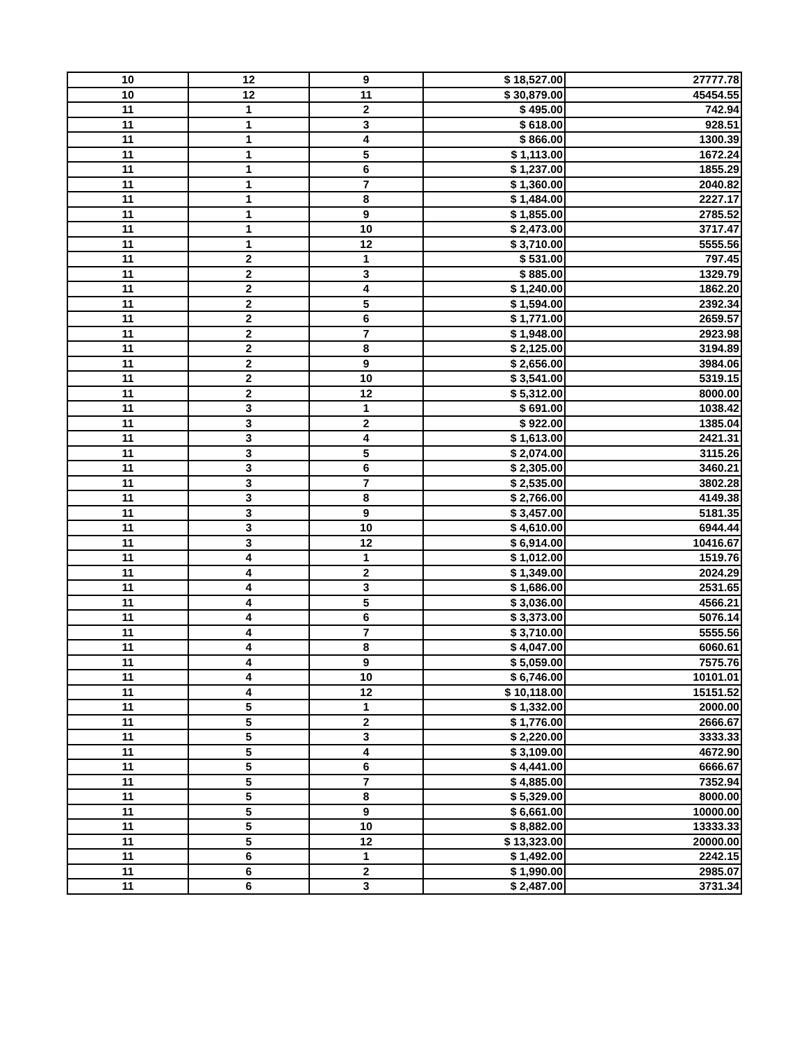| 10 | 12 | 9 | $ 18,527.00 | 27777.78 |
| 10 | 12 | 11 | $ 30,879.00 | 45454.55 |
| 11 | 1 | 2 | $ 495.00 | 742.94 |
| 11 | 1 | 3 | $ 618.00 | 928.51 |
| 11 | 1 | 4 | $ 866.00 | 1300.39 |
| 11 | 1 | 5 | $ 1,113.00 | 1672.24 |
| 11 | 1 | 6 | $ 1,237.00 | 1855.29 |
| 11 | 1 | 7 | $ 1,360.00 | 2040.82 |
| 11 | 1 | 8 | $ 1,484.00 | 2227.17 |
| 11 | 1 | 9 | $ 1,855.00 | 2785.52 |
| 11 | 1 | 10 | $ 2,473.00 | 3717.47 |
| 11 | 1 | 12 | $ 3,710.00 | 5555.56 |
| 11 | 2 | 1 | $ 531.00 | 797.45 |
| 11 | 2 | 3 | $ 885.00 | 1329.79 |
| 11 | 2 | 4 | $ 1,240.00 | 1862.20 |
| 11 | 2 | 5 | $ 1,594.00 | 2392.34 |
| 11 | 2 | 6 | $ 1,771.00 | 2659.57 |
| 11 | 2 | 7 | $ 1,948.00 | 2923.98 |
| 11 | 2 | 8 | $ 2,125.00 | 3194.89 |
| 11 | 2 | 9 | $ 2,656.00 | 3984.06 |
| 11 | 2 | 10 | $ 3,541.00 | 5319.15 |
| 11 | 2 | 12 | $ 5,312.00 | 8000.00 |
| 11 | 3 | 1 | $ 691.00 | 1038.42 |
| 11 | 3 | 2 | $ 922.00 | 1385.04 |
| 11 | 3 | 4 | $ 1,613.00 | 2421.31 |
| 11 | 3 | 5 | $ 2,074.00 | 3115.26 |
| 11 | 3 | 6 | $ 2,305.00 | 3460.21 |
| 11 | 3 | 7 | $ 2,535.00 | 3802.28 |
| 11 | 3 | 8 | $ 2,766.00 | 4149.38 |
| 11 | 3 | 9 | $ 3,457.00 | 5181.35 |
| 11 | 3 | 10 | $ 4,610.00 | 6944.44 |
| 11 | 3 | 12 | $ 6,914.00 | 10416.67 |
| 11 | 4 | 1 | $ 1,012.00 | 1519.76 |
| 11 | 4 | 2 | $ 1,349.00 | 2024.29 |
| 11 | 4 | 3 | $ 1,686.00 | 2531.65 |
| 11 | 4 | 5 | $ 3,036.00 | 4566.21 |
| 11 | 4 | 6 | $ 3,373.00 | 5076.14 |
| 11 | 4 | 7 | $ 3,710.00 | 5555.56 |
| 11 | 4 | 8 | $ 4,047.00 | 6060.61 |
| 11 | 4 | 9 | $ 5,059.00 | 7575.76 |
| 11 | 4 | 10 | $ 6,746.00 | 10101.01 |
| 11 | 4 | 12 | $ 10,118.00 | 15151.52 |
| 11 | 5 | 1 | $ 1,332.00 | 2000.00 |
| 11 | 5 | 2 | $ 1,776.00 | 2666.67 |
| 11 | 5 | 3 | $ 2,220.00 | 3333.33 |
| 11 | 5 | 4 | $ 3,109.00 | 4672.90 |
| 11 | 5 | 6 | $ 4,441.00 | 6666.67 |
| 11 | 5 | 7 | $ 4,885.00 | 7352.94 |
| 11 | 5 | 8 | $ 5,329.00 | 8000.00 |
| 11 | 5 | 9 | $ 6,661.00 | 10000.00 |
| 11 | 5 | 10 | $ 8,882.00 | 13333.33 |
| 11 | 5 | 12 | $ 13,323.00 | 20000.00 |
| 11 | 6 | 1 | $ 1,492.00 | 2242.15 |
| 11 | 6 | 2 | $ 1,990.00 | 2985.07 |
| 11 | 6 | 3 | $ 2,487.00 | 3731.34 |